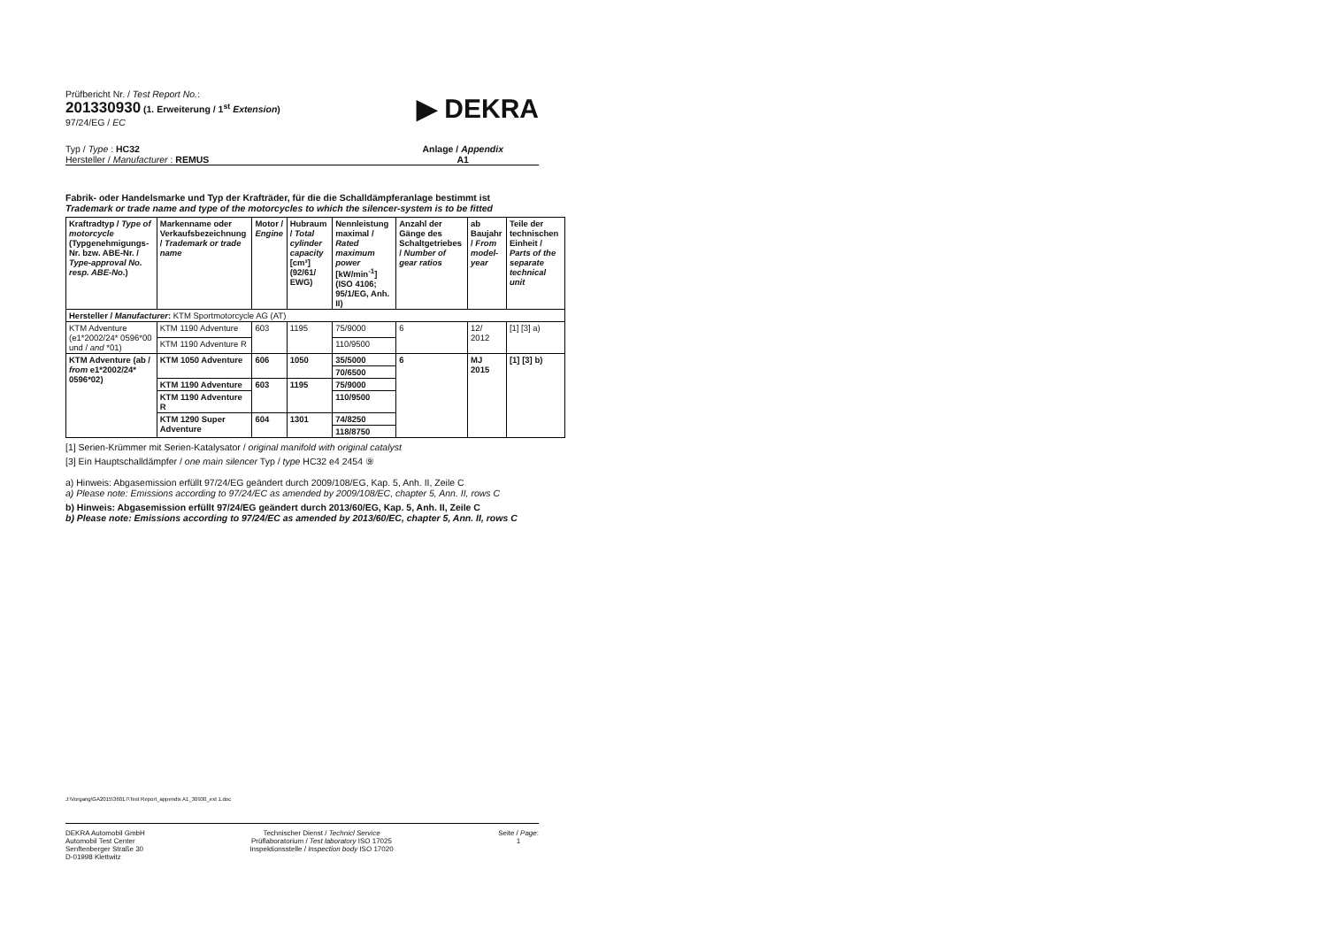Prüfbericht Nr. / Test Report No.:
201330930 (1. Erweiterung / 1<sup>st</sup> Extension)
97/24/EG / EC
▶ DEKRA
Typ / Type : HC32
Hersteller / Manufacturer : REMUS
Anlage / Appendix
A1
Fabrik- oder Handelsmarke und Typ der Krafträder, für die die Schalldämpferanlage bestimmt ist
Trademark or trade name and type of the motorcycles to which the silencer-system is to be fitted
| Kraftradtyp / Type of motorcycle (Typgenehmigungs-Nr. bzw. ABE-Nr. / Type-approval No. resp. ABE-No. ) | Markenname oder Verkaufsbezeichnung / Trademark or trade name | Motor / Engine | Hubraum / Total cylinder capacity [cm³] (92/61/ EWG) | Nennleistung maximal / Rated maximum power [kW/min<sup>-1</sup>] (ISO 4106; 95/1/EG, Anh. II) | Anzahl der Gänge des Schaltgetriebes / Number of gear ratios | ab Baujahr / From model-year | Teile der technischen Einheit / Parts of the separate technical unit |
| --- | --- | --- | --- | --- | --- | --- | --- |
| Hersteller / Manufacturer : KTM Sportmotorcycle AG (AT) | | | | | | | |
| KTM Adventure (e1*2002/24* 0596*00 und / and *01) | KTM 1190 Adventure | 603 | 1195 | 75/9000 | 6 | 12/ 2012 | [1] [3] a) |
| | KTM 1190 Adventure R | | | 110/9500 | | | |
| KTM Adventure (ab / from e1*2002/24* 0596*02) | KTM 1050 Adventure | 606 | 1050 | 35/5000 | 6 | MJ 2015 | [1] [3] b) |
| | | | | 70/6500 | | | |
| | KTM 1190 Adventure | 603 | 1195 | 75/9000 | | | |
| | KTM 1190 Adventure R | | | 110/9500 | | | |
| | KTM 1290 Super Adventure | 604 | 1301 | 74/8250 | | | |
| | | | | 118/8750 | | | |
[1] Serien-Krümmer mit Serien-Katalysator / original manifold with original catalyst
[3] Ein Hauptschalldämpfer / one main silencer Typ / type HC32 e4 2454 ⑨
a) Hinweis: Abgasemission erfüllt 97/24/EG geändert durch 2009/108/EG, Kap. 5, Anh. II, Zeile C
a) Please note: Emissions according to 97/24/EC as amended by 2009/108/EC, chapter 5, Ann. II, rows C
b) Hinweis: Abgasemission erfüllt 97/24/EG geändert durch 2013/60/EG, Kap. 5, Anh. II, Zeile C
b) Please note: Emissions according to 97/24/EC as amended by 2013/60/EC, chapter 5, Ann. II, rows C
J:\Vorgang\GA2015\36017\Test Report_appendix A1_30930_ext 1.doc
DEKRA Automobil GmbH
Automobil Test Center
Senftenberger Straße 30
D-01998 Klettwitz
Technischer Dienst / Technicl Service
Prüflaboratorium / Test laboratory ISO 17025
Inspektionsstelle / Inspection body ISO 17020
Seite / Page:
1